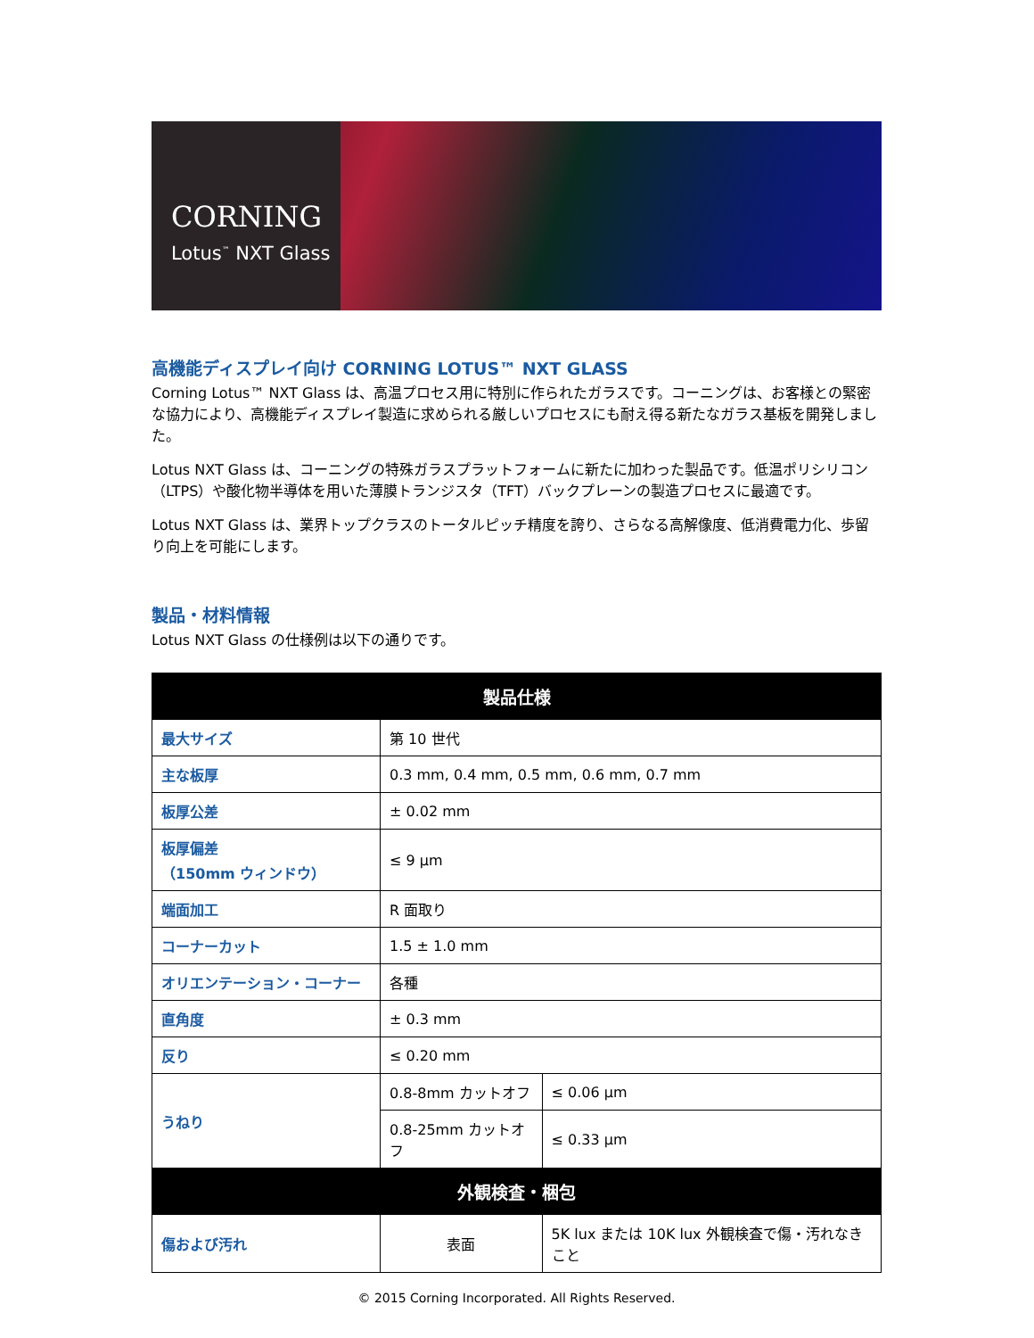CORNING
Lotus<sup>™</sup> NXT Glass
高機能ディスプレイ向け CORNING LOTUS™ NXT GLASS
Corning Lotus™ NXT Glass は、高温プロセス用に特別に作られたガラスです。コーニングは、お客様との緊密な協力により、高機能ディスプレイ製造に求められる厳しいプロセスにも耐え得る新たなガラス基板を開発しました。
Lotus NXT Glass は、コーニングの特殊ガラスプラットフォームに新たに加わった製品です。低温ポリシリコン（LTPS）や酸化物半導体を用いた薄膜トランジスタ（TFT）バックプレーンの製造プロセスに最適です。
Lotus NXT Glass は、業界トップクラスのトータルピッチ精度を誇り、さらなる高解像度、低消費電力化、歩留り向上を可能にします。
製品・材料情報
Lotus NXT Glass の仕様例は以下の通りです。
| 製品仕様 | | |
| --- | --- | --- |
| 最大サイズ | 第 10 世代 | |
| 主な板厚 | 0.3 mm, 0.4 mm, 0.5 mm, 0.6 mm, 0.7 mm | |
| 板厚公差 | ± 0.02 mm | |
| 板厚偏差 （150mm ウィンドウ） | ≤ 9 µm | |
| 端面加工 | R 面取り | |
| コーナーカット | 1.5 ± 1.0 mm | |
| オリエンテーション・コーナー | 各種 | |
| 直角度 | ± 0.3 mm | |
| 反り | ≤ 0.20 mm | |
| うねり | 0.8-8mm カットオフ | ≤ 0.06 µm |
| | 0.8-25mm カットオフ | ≤ 0.33 µm |
| 外観検査・梱包 | | |
| 傷および汚れ | 表面 | 5K lux または 10K lux 外観検査で傷・汚れなきこと |
© 2015 Corning Incorporated. All Rights Reserved.